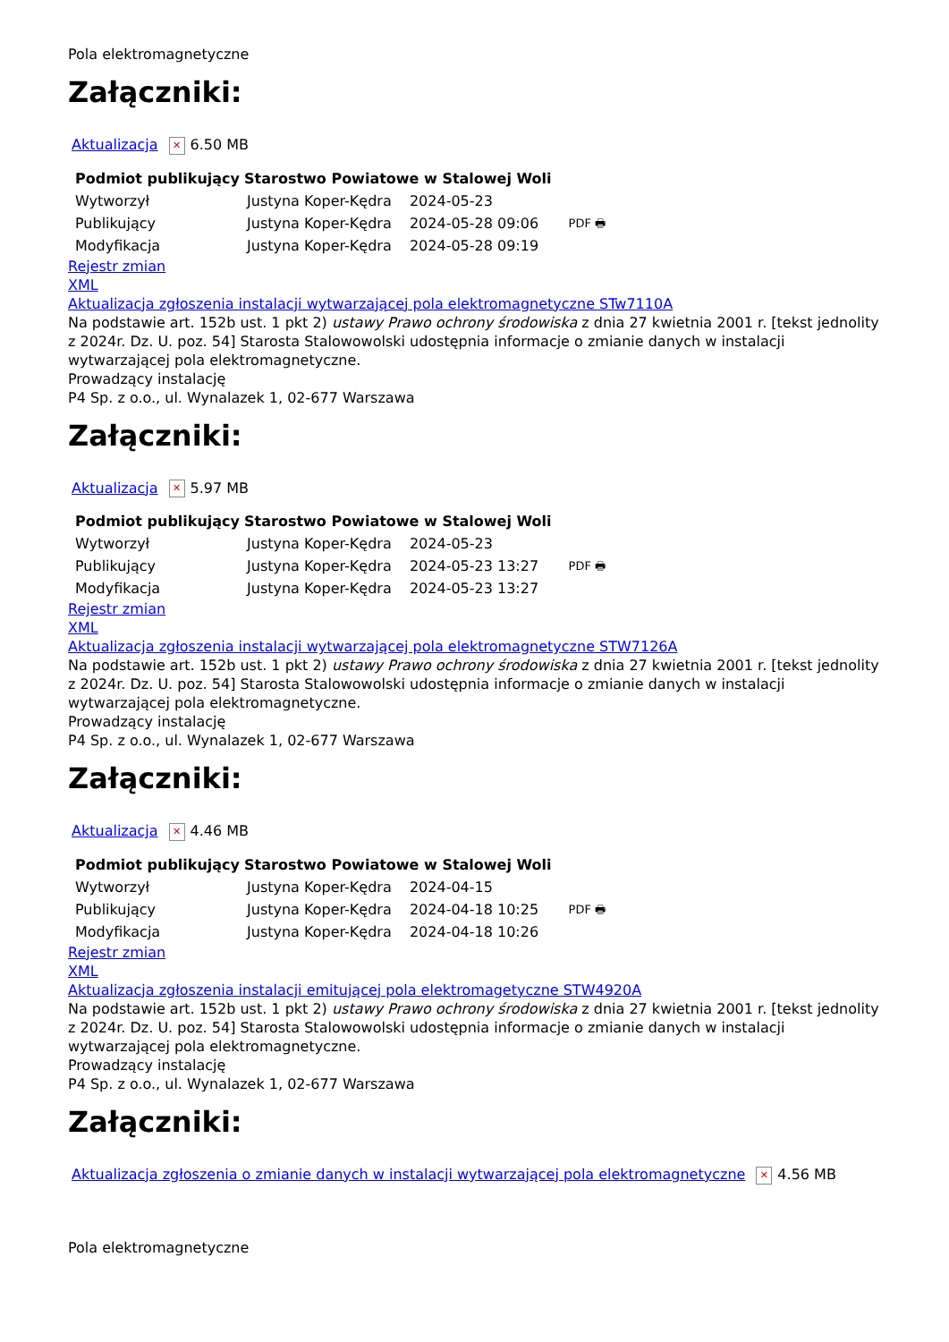Pola elektromagnetyczne
Załączniki:
Aktualizacja ✕ 6.50 MB
| Podmiot publikujący | Starostwo Powiatowe w Stalowej Woli | | |
| Wytworzył | Justyna Koper-Kędra | 2024-05-23 | PDF 🖶 |
| Publikujący | Justyna Koper-Kędra | 2024-05-28 09:06 | |
| Modyfikacja | Justyna Koper-Kędra | 2024-05-28 09:19 | |
Rejestr zmian
XML
Aktualizacja zgłoszenia instalacji wytwarzającej pola elektromagnetyczne STw7110A
Na podstawie art. 152b ust. 1 pkt 2) ustawy Prawo ochrony środowiska z dnia 27 kwietnia 2001 r. [tekst jednolity z 2024r. Dz. U. poz. 54] Starosta Stalowowolski udostępnia informacje o zmianie danych w instalacji wytwarzającej pola elektromagnetyczne.
Prowadzący instalację
P4 Sp. z o.o., ul. Wynalazek 1, 02-677 Warszawa
Załączniki:
Aktualizacja ✕ 5.97 MB
| Podmiot publikujący | Starostwo Powiatowe w Stalowej Woli | | |
| Wytworzył | Justyna Koper-Kędra | 2024-05-23 | PDF 🖶 |
| Publikujący | Justyna Koper-Kędra | 2024-05-23 13:27 | |
| Modyfikacja | Justyna Koper-Kędra | 2024-05-23 13:27 | |
Rejestr zmian
XML
Aktualizacja zgłoszenia instalacji wytwarzającej pola elektromagnetyczne STW7126A
Na podstawie art. 152b ust. 1 pkt 2) ustawy Prawo ochrony środowiska z dnia 27 kwietnia 2001 r. [tekst jednolity z 2024r. Dz. U. poz. 54] Starosta Stalowowolski udostępnia informacje o zmianie danych w instalacji wytwarzającej pola elektromagnetyczne.
Prowadzący instalację
P4 Sp. z o.o., ul. Wynalazek 1, 02-677 Warszawa
Załączniki:
Aktualizacja ✕ 4.46 MB
| Podmiot publikujący | Starostwo Powiatowe w Stalowej Woli | | |
| Wytworzył | Justyna Koper-Kędra | 2024-04-15 | PDF 🖶 |
| Publikujący | Justyna Koper-Kędra | 2024-04-18 10:25 | |
| Modyfikacja | Justyna Koper-Kędra | 2024-04-18 10:26 | |
Rejestr zmian
XML
Aktualizacja zgłoszenia instalacji emitującej pola elektromagetyczne STW4920A
Na podstawie art. 152b ust. 1 pkt 2) ustawy Prawo ochrony środowiska z dnia 27 kwietnia 2001 r. [tekst jednolity z 2024r. Dz. U. poz. 54] Starosta Stalowowolski udostępnia informacje o zmianie danych w instalacji wytwarzającej pola elektromagnetyczne.
Prowadzący instalację
P4 Sp. z o.o., ul. Wynalazek 1, 02-677 Warszawa
Załączniki:
Aktualizacja zgłoszenia o zmianie danych w instalacji wytwarzającej pola elektromagnetyczne ✕ 4.56 MB
Pola elektromagnetyczne